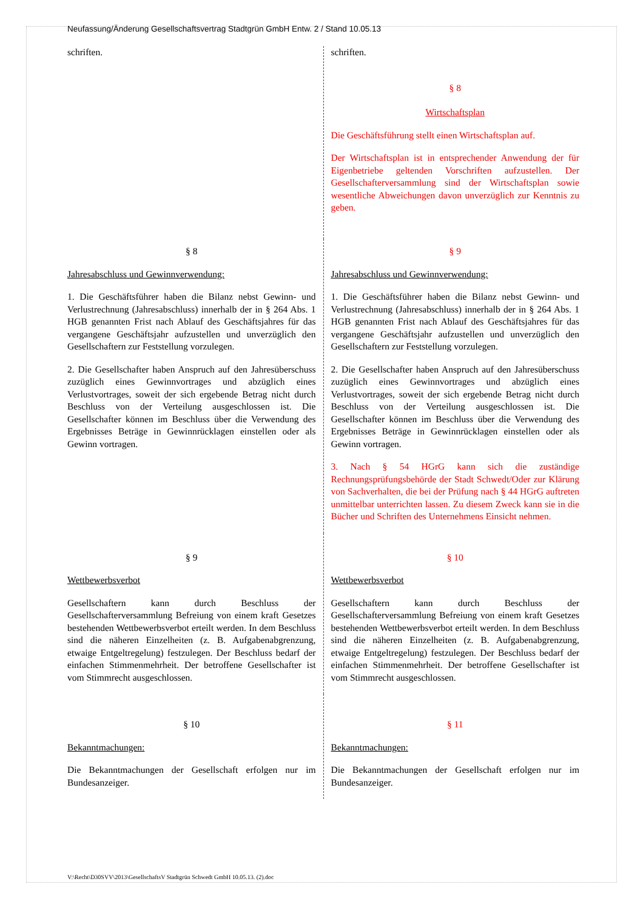Neufassung/Änderung Gesellschaftsvertrag Stadtgrün GmbH Entw. 2 / Stand 10.05.13
| schriften. | schriften. § 8 Wirtschaftsplan Die Geschäftsführung stellt einen Wirtschaftsplan auf. Der Wirtschaftsplan ist in entsprechender Anwendung der für Eigenbetriebe geltenden Vorschriften aufzustellen. Der Gesellschafterversammlung sind der Wirtschaftsplan sowie wesentliche Abweichungen davon unverzüglich zur Kenntnis zu geben. |
| § 8 Jahresabschluss und Gewinnverwendung: 1. Die Geschäftsführer haben die Bilanz nebst Gewinn- und Verlustrechnung (Jahresabschluss) innerhalb der in § 264 Abs. 1 HGB genannten Frist nach Ablauf des Geschäftsjahres für das vergangene Geschäftsjahr aufzustellen und unverzüglich den Gesellschaftern zur Feststellung vorzulegen. 2. Die Gesellschafter haben Anspruch auf den Jahresüberschuss zuzüglich eines Gewinnvortrages und abzüglich eines Verlustvortrages, soweit der sich ergebende Betrag nicht durch Beschluss von der Verteilung ausgeschlossen ist. Die Gesellschafter können im Beschluss über die Verwendung des Ergebnisses Beträge in Gewinnrücklagen einstellen oder als Gewinn vortragen. | § 9 Jahresabschluss und Gewinnverwendung: 1. Die Geschäftsführer haben die Bilanz nebst Gewinn- und Verlustrechnung (Jahresabschluss) innerhalb der in § 264 Abs. 1 HGB genannten Frist nach Ablauf des Geschäftsjahres für das vergangene Geschäftsjahr aufzustellen und unverzüglich den Gesellschaftern zur Feststellung vorzulegen. 2. Die Gesellschafter haben Anspruch auf den Jahresüberschuss zuzüglich eines Gewinnvortrages und abzüglich eines Verlustvortrages, soweit der sich ergebende Betrag nicht durch Beschluss von der Verteilung ausgeschlossen ist. Die Gesellschafter können im Beschluss über die Verwendung des Ergebnisses Beträge in Gewinnrücklagen einstellen oder als Gewinn vortragen. 3. Nach § 54 HGrG kann sich die zuständige Rechnungsprüfungsbehörde der Stadt Schwedt/Oder zur Klärung von Sachverhalten, die bei der Prüfung nach § 44 HGrG auftreten unmittelbar unterrichten lassen. Zu diesem Zweck kann sie in die Bücher und Schriften des Unternehmens Einsicht nehmen. |
| § 9 Wettbewerbsverbot Gesellschaftern kann durch Beschluss der Gesellschafterversammlung Befreiung von einem kraft Gesetzes bestehenden Wettbewerbsverbot erteilt werden. In dem Beschluss sind die näheren Einzelheiten (z. B. Aufgabenabgrenzung, etwaige Entgeltregelung) festzulegen. Der Beschluss bedarf der einfachen Stimmenmehrheit. Der betroffene Gesellschafter ist vom Stimmrecht ausgeschlossen. | § 10 Wettbewerbsverbot Gesellschaftern kann durch Beschluss der Gesellschafterversammlung Befreiung von einem kraft Gesetzes bestehenden Wettbewerbsverbot erteilt werden. In dem Beschluss sind die näheren Einzelheiten (z. B. Aufgabenabgrenzung, etwaige Entgeltregelung) festzulegen. Der Beschluss bedarf der einfachen Stimmenmehrheit. Der betroffene Gesellschafter ist vom Stimmrecht ausgeschlossen. |
| § 10 Bekanntmachungen: Die Bekanntmachungen der Gesellschaft erfolgen nur im Bundesanzeiger. | § 11 Bekanntmachungen: Die Bekanntmachungen der Gesellschaft erfolgen nur im Bundesanzeiger. |
V:\Recht\D30SVV\2013\GesellschaftsV Stadtgrün Schwedt GmbH 10.05.13. (2).doc